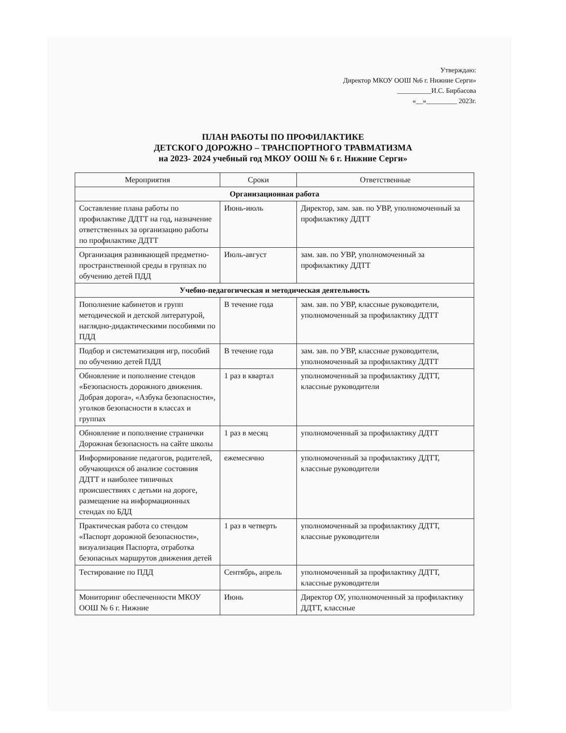Утверждаю:
Директор МКОУ ООШ №6 г. Нижние Серги»
__________И.С. Бирбасова
«__»_________ 2023г.
ПЛАН РАБОТЫ ПО ПРОФИЛАКТИКЕ
ДЕТСКОГО ДОРОЖНО – ТРАНСПОРТНОГО ТРАВМАТИЗМА
на 2023- 2024 учебный год МКОУ ООШ № 6 г. Нижние Серги»
| Мероприятия | Сроки | Ответственные |
| --- | --- | --- |
| Организационная работа | | |
| Составление плана работы по профилактике ДДТТ на год, назначение ответственных за организацию работы по профилактике ДДТТ | Июнь-июль | Директор, зам. зав. по УВР, уполномоченный за профилактику ДДТТ |
| Организация развивающей предметно-пространственной среды в группах по обучению детей ПДД | Июль-август | зам. зав. по УВР, уполномоченный за профилактику ДДТТ |
| Учебно-педагогическая и методическая деятельность | | |
| Пополнение кабинетов и групп методической и детской литературой, наглядно-дидактическими пособиями по ПДД | В течение года | зам. зав. по УВР, классные руководители, уполномоченный за профилактику ДДТТ |
| Подбор и систематизация игр, пособий по обучению детей ПДД | В течение года | зам. зав. по УВР, классные руководители, уполномоченный за профилактику ДДТТ |
| Обновление и пополнение стендов «Безопасность дорожного движения. Добрая дорога», «Азбука безопасности», уголков безопасности в классах и группах | 1 раз в квартал | уполномоченный за профилактику ДДТТ, классные руководители |
| Обновление и пополнение странички Дорожная безопасность на сайте школы | 1 раз в месяц | уполномоченный за профилактику ДДТТ |
| Информирование педагогов, родителей, обучающихся об анализе состояния ДДТТ и наиболее типичных происшествиях с детьми на дороге, размещение на информационных стендах по БДД | ежемесячно | уполномоченный за профилактику ДДТТ, классные руководители |
| Практическая работа со стендом «Паспорт дорожной безопасности», визуализация Паспорта, отработка безопасных маршрутов движения детей | 1 раз в четверть | уполномоченный за профилактику ДДТТ, классные руководители |
| Тестирование по ПДД | Сентябрь, апрель | уполномоченный за профилактику ДДТТ, классные руководители |
| Мониторинг обеспеченности МКОУ ООШ № 6 г. Нижние | Июнь | Директор ОУ, уполномоченный за профилактику ДДТТ, классные |